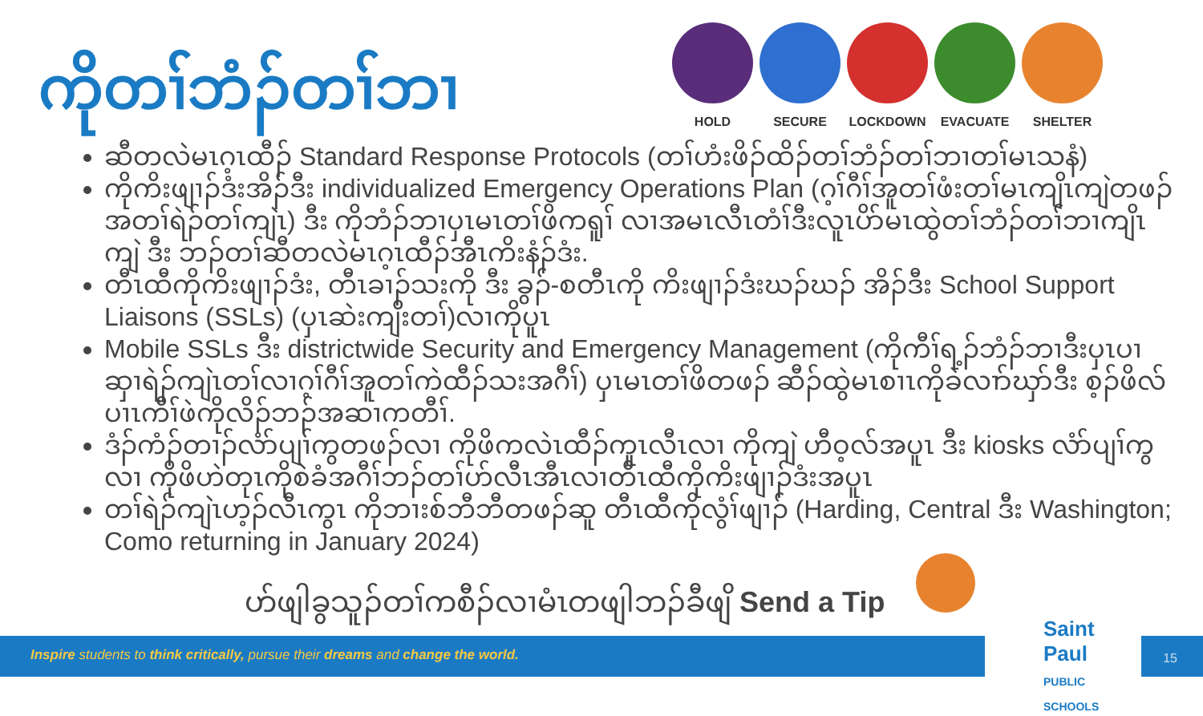ကိုတၢ်ဘံၣ်တၢ်ဘၢ
HOLD SECURE LOCKDOWN EVACUATE SHELTER
ဆီတလဲမၤဂ့ၤထီၣ် Standard Response Protocols (တၢ်ဟံးဖိၣ်ထိၣ်တၢ်ဘံၣ်တၢ်ဘၢတၢ်မၤသနံ)
ကိုကိးဖျၢၣ်ဒံးအိၣ်ဒီး individualized Emergency Operations Plan (ဂ့ၢ်ဂီၢ်အူတၢ်ဖံးတၢ်မၤကျိၤကျဲတဖၣ်အတၢ်ရဲၣ်တၢ်ကျဲၤ) ဒီး ကိုဘံၣ်ဘၢပှၤမၤတၢ်ဖိကရူၢ် လၢအမၤလီၤတံၢ်ဒီးလူၤပိာ်မၤထွဲတၢ်ဘံၣ်တၢ်ဘၢကျိၤကျဲ ဒီး ဘၣ်တၢ်ဆီတလဲမၤဂ့ၤထီၣ်အီၤကိးနံၣ်ဒံး.
တီၤထီကိုကိးဖျၢၣ်ဒံး, တီၤခၢၣ်သးကို ဒီး ခွၣ်-စတီၤကို ကိးဖျၢၣ်ဒံးဃၣ်ဃၣ် အိၣ်ဒီး School Support Liaisons (SSLs) (ပှၤဆဲးကျိးတၢ်)လၢကိုပူၤ
Mobile SSLs ဒီး districtwide Security and Emergency Management (ကိုကီၢ်ရ့ၣ်ဘံၣ်ဘၢဒီးပှၤပၢဆှၢရဲၣ်ကျဲၤတၢ်လၢဂ့ၢ်ဂီၢ်အူတၢ်ကဲထီၣ်သးအဂီၢ်) ပှၤမၤတၢ်ဖိတဖၣ် ဆီၣ်ထွဲမၤစၢၤကိုခဲလၢာ်ဃှာ်ဒီး စ့ၣ်ဖိလ်ပၢၤကီၢ်ဖဲကိုလိၣ်ဘၣ်အဆၢကတီၢ်.
ဒံၣ်ကံၣ်တၢၣ်လံာ်ပျၢ်ကွတဖၣ်လၢ ကိုဖိကလဲၤထီၣ်ကူၤလီၤလၢ ကိုကျဲ ဟီဝ့လ်အပူၤ ဒီး kiosks လံာ်ပျၢ်ကွ လၢ ကိုဖိဟဲတုၤကိုစဲခံအဂီၢ်ဘၣ်တၢ်ဟ်လီၤအီၤလၢတီၤထီကိုကိးဖျၢၣ်ဒံးအပူၤ
တၢ်ရဲၣ်ကျဲၤဟ့ၣ်လီၤကွၤ ကိုဘၢးစ်ဘီဘီတဖၣ်ဆူ တီၤထီကိုလွံၢ်ဖျၢၣ် (Harding, Central ဒီး Washington; Como returning in January 2024)
ဟ်ဖျါခွသူၣ်တၢ်ကစီၣ်လၢမံၤတဖျါဘၣ်ခီဖျိ Send a Tip
Inspire students to think critically, pursue their dreams and change the world.
Saint Paul
PUBLIC SCHOOLS
15